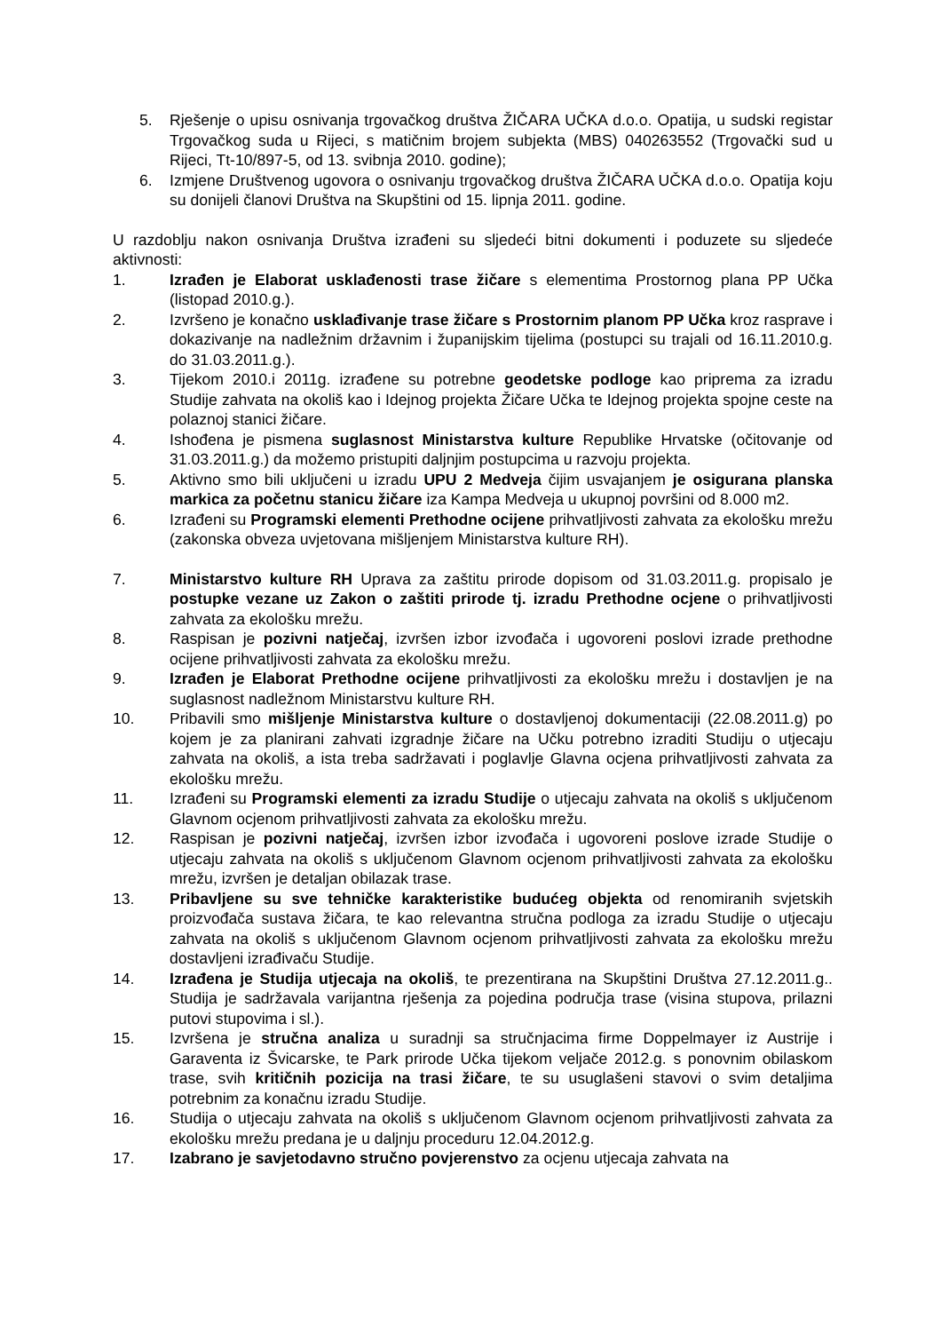5. Rješenje o upisu osnivanja trgovačkog društva ŽIČARA UČKA d.o.o. Opatija, u sudski registar Trgovačkog suda u Rijeci, s matičnim brojem subjekta (MBS) 040263552 (Trgovački sud u Rijeci, Tt-10/897-5, od 13. svibnja 2010. godine);
6. Izmjene Društvenog ugovora o osnivanju trgovačkog društva ŽIČARA UČKA d.o.o. Opatija koju su donijeli članovi Društva na Skupštini od 15. lipnja 2011. godine.
U razdoblju nakon osnivanja Društva izrađeni su sljedeći bitni dokumenti i poduzete su sljedeće aktivnosti:
1. Izrađen je Elaborat usklađenosti trase žičare s elementima Prostornog plana PP Učka (listopad 2010.g.).
2. Izvršeno je konačno usklađivanje trase žičare s Prostornim planom PP Učka kroz rasprave i dokazivanje na nadležnim državnim i županijskim tijelima (postupci su trajali od 16.11.2010.g. do 31.03.2011.g.).
3. Tijekom 2010.i 2011g. izrađene su potrebne geodetske podloge kao priprema za izradu Studije zahvata na okoliš kao i Idejnog projekta Žičare Učka te Idejnog projekta spojne ceste na polaznoj stanici žičare.
4. Ishođena je pismena suglasnost Ministarstva kulture Republike Hrvatske (očitovanje od 31.03.2011.g.) da možemo pristupiti daljnjim postupcima u razvoju projekta.
5. Aktivno smo bili uključeni u izradu UPU 2 Medveja čijim usvajanjem je osigurana planska markica za početnu stanicu žičare iza Kampa Medveja u ukupnoj površini od 8.000 m2.
6. Izrađeni su Programski elementi Prethodne ocijene prihvatljivosti zahvata za ekološku mrežu (zakonska obveza uvjetovana mišljenjem Ministarstva kulture RH).
7. Ministarstvo kulture RH Uprava za zaštitu prirode dopisom od 31.03.2011.g. propisalo je postupke vezane uz Zakon o zaštiti prirode tj. izradu Prethodne ocjene o prihvatljivosti zahvata za ekološku mrežu.
8. Raspisan je pozivni natječaj, izvršen izbor izvođača i ugovoreni poslovi izrade prethodne ocijene prihvatljivosti zahvata za ekološku mrežu.
9. Izrađen je Elaborat Prethodne ocijene prihvatljivosti za ekološku mrežu i dostavljen je na suglasnost nadležnom Ministarstvu kulture RH.
10. Pribavili smo mišljenje Ministarstva kulture o dostavljenoj dokumentaciji (22.08.2011.g) po kojem je za planirani zahvati izgradnje žičare na Učku potrebno izraditi Studiju o utjecaju zahvata na okoliš, a ista treba sadržavati i poglavlje Glavna ocjena prihvatljivosti zahvata za ekološku mrežu.
11. Izrađeni su Programski elementi za izradu Studije o utjecaju zahvata na okoliš s uključenom Glavnom ocjenom prihvatljivosti zahvata za ekološku mrežu.
12. Raspisan je pozivni natječaj, izvršen izbor izvođača i ugovoreni poslove izrade Studije o utjecaju zahvata na okoliš s uključenom Glavnom ocjenom prihvatljivosti zahvata za ekološku mrežu, izvršen je detaljan obilazak trase.
13. Pribavljene su sve tehničke karakteristike budućeg objekta od renomiranih svjetskih proizvođača sustava žičara, te kao relevantna stručna podloga za izradu Studije o utjecaju zahvata na okoliš s uključenom Glavnom ocjenom prihvatljivosti zahvata za ekološku mrežu dostavljeni izrađivaču Studije.
14. Izrađena je Studija utjecaja na okoliš, te prezentirana na Skupštini Društva 27.12.2011.g.. Studija je sadržavala varijantna rješenja za pojedina područja trase (visina stupova, prilazni putovi stupovima i sl.).
15. Izvršena je stručna analiza u suradnji sa stručnjacima firme Doppelmayer iz Austrije i Garaventa iz Švicarske, te Park prirode Učka tijekom veljače 2012.g. s ponovnim obilaskom trase, svih kritičnih pozicija na trasi žičare, te su usuglašeni stavovi o svim detaljima potrebnim za konačnu izradu Studije.
16. Studija o utjecaju zahvata na okoliš s uključenom Glavnom ocjenom prihvatljivosti zahvata za ekološku mrežu predana je u daljnju proceduru 12.04.2012.g.
17. Izabrano je savjetodavno stručno povjerenstvo za ocjenu utjecaja zahvata na